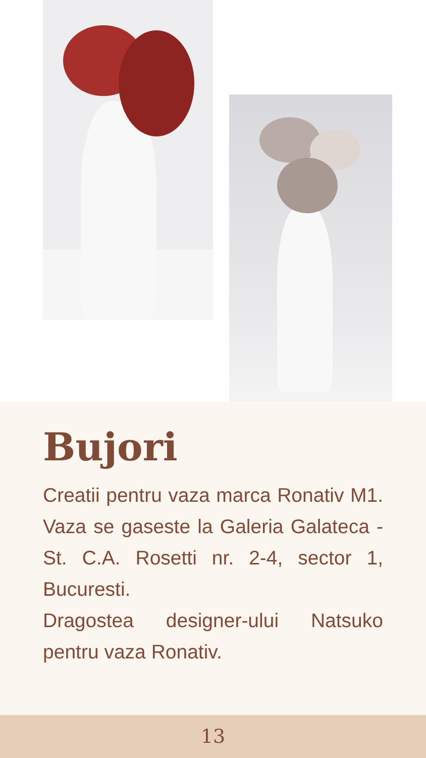Bujori
Creatii pentru vaza marca Ronativ M1. Vaza se gaseste la Galeria Galateca - St. C.A. Rosetti nr. 2-4, sector 1, Bucuresti.
Dragostea designer-ului Natsuko pentru vaza Ronativ.
13